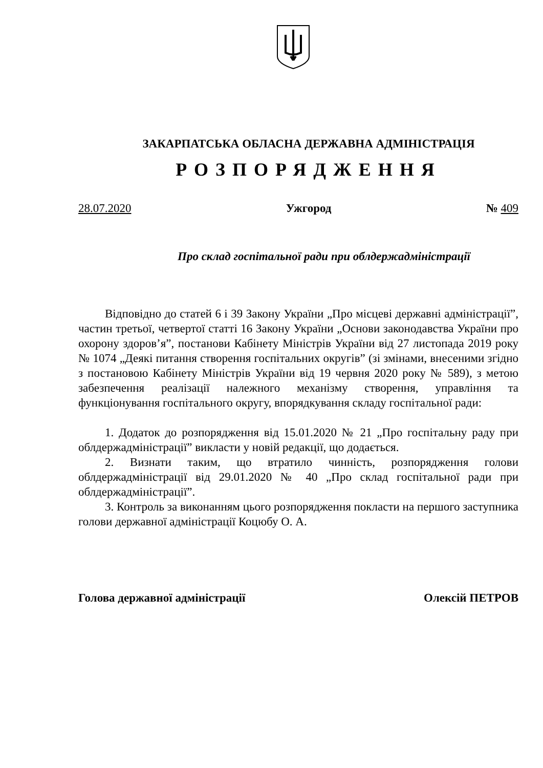ЗАКАРПАТСЬКА ОБЛАСНА ДЕРЖАВНА АДМІНІСТРАЦІЯ
РОЗПОРЯДЖЕННЯ
28.07.2020 Ужгород № 409
Про склад госпітальної ради при облдержадміністрації
Відповідно до статей 6 і 39 Закону України „Про місцеві державні адміністрації”, частин третьої, четвертої статті 16 Закону України „Основи законодавства України про охорону здоров’я”, постанови Кабінету Міністрів України від 27 листопада 2019 року № 1074 „Деякі питання створення госпітальних округів” (зі змінами, внесеними згідно з постановою Кабінету Міністрів України від 19 червня 2020 року № 589), з метою забезпечення реалізації належного механізму створення, управління та функціонування госпітального округу, впорядкування складу госпітальної ради:
1. Додаток до розпорядження від 15.01.2020 № 21 „Про госпітальну раду при облдержадміністрації” викласти у новій редакції, що додається.
2. Визнати таким, що втратило чинність, розпорядження голови облдержадміністрації від 29.01.2020 № 40 „Про склад госпітальної ради при облдержадміністрації”.
3. Контроль за виконанням цього розпорядження покласти на першого заступника голови державної адміністрації Коцюбу О. А.
Голова державної адміністрації Олексій ПЕТРОВ